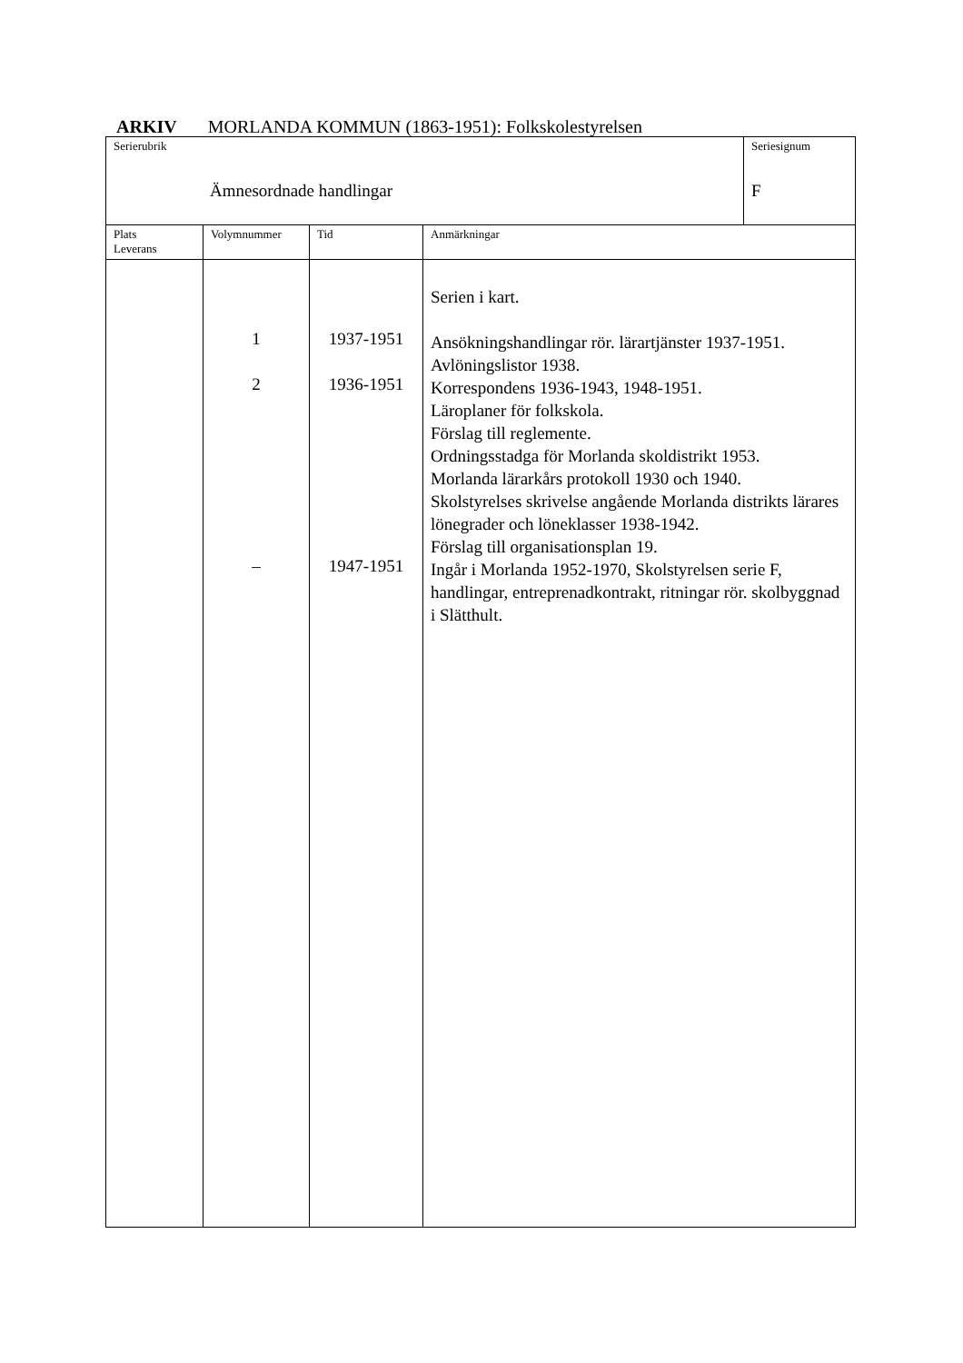ARKIV MORLANDA KOMMUN (1863-1951): Folkskolestyrelsen
| Serierubrik Ämnesordnade handlingar | | | | Seriesignum F |
| Plats Leverans | Volymnummer | Tid | Anmärkningar | |
| | 1 2 – | 1937-1951 1936-1951 1947-1951 | Serien i kart. Ansökningshandlingar rör. lärartjänster 1937-1951. Avlöningslistor 1938. Korrespondens 1936-1943, 1948-1951. Läroplaner för folkskola. Förslag till reglemente. Ordningsstadga för Morlanda skoldistrikt 1953. Morlanda lärarkårs protokoll 1930 och 1940. Skolstyrelses skrivelse angående Morlanda distrikts lärares lönegrader och löneklasser 1938-1942. Förslag till organisationsplan 19. Ingår i Morlanda 1952-1970, Skolstyrelsen serie F, handlingar, entreprenadkontrakt, ritningar rör. skolbyggnad i Slätthult. | |